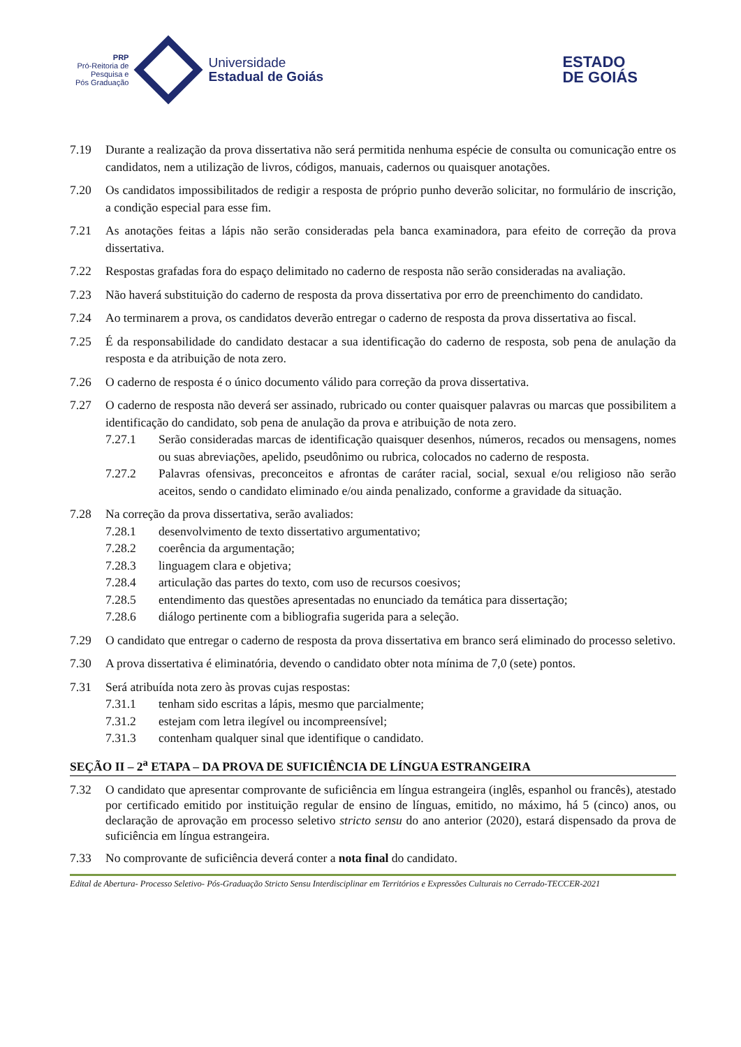PRP
Pró-Reitoria de
Pesquisa e
Pós Graduação
Universidade
Estadual de Goiás
ESTADO
DE GOIÁS
7.19 Durante a realização da prova dissertativa não será permitida nenhuma espécie de consulta ou comunicação entre os candidatos, nem a utilização de livros, códigos, manuais, cadernos ou quaisquer anotações.
7.20 Os candidatos impossibilitados de redigir a resposta de próprio punho deverão solicitar, no formulário de inscrição, a condição especial para esse fim.
7.21 As anotações feitas a lápis não serão consideradas pela banca examinadora, para efeito de correção da prova dissertativa.
7.22 Respostas grafadas fora do espaço delimitado no caderno de resposta não serão consideradas na avaliação.
7.23 Não haverá substituição do caderno de resposta da prova dissertativa por erro de preenchimento do candidato.
7.24 Ao terminarem a prova, os candidatos deverão entregar o caderno de resposta da prova dissertativa ao fiscal.
7.25 É da responsabilidade do candidato destacar a sua identificação do caderno de resposta, sob pena de anulação da resposta e da atribuição de nota zero.
7.26 O caderno de resposta é o único documento válido para correção da prova dissertativa.
7.27 O caderno de resposta não deverá ser assinado, rubricado ou conter quaisquer palavras ou marcas que possibilitem a identificação do candidato, sob pena de anulação da prova e atribuição de nota zero.
7.27.1 Serão consideradas marcas de identificação quaisquer desenhos, números, recados ou mensagens, nomes ou suas abreviações, apelido, pseudônimo ou rubrica, colocados no caderno de resposta.
7.27.2 Palavras ofensivas, preconceitos e afrontas de caráter racial, social, sexual e/ou religioso não serão aceitos, sendo o candidato eliminado e/ou ainda penalizado, conforme a gravidade da situação.
7.28 Na correção da prova dissertativa, serão avaliados:
7.28.1 desenvolvimento de texto dissertativo argumentativo;
7.28.2 coerência da argumentação;
7.28.3 linguagem clara e objetiva;
7.28.4 articulação das partes do texto, com uso de recursos coesivos;
7.28.5 entendimento das questões apresentadas no enunciado da temática para dissertação;
7.28.6 diálogo pertinente com a bibliografia sugerida para a seleção.
7.29 O candidato que entregar o caderno de resposta da prova dissertativa em branco será eliminado do processo seletivo.
7.30 A prova dissertativa é eliminatória, devendo o candidato obter nota mínima de 7,0 (sete) pontos.
7.31 Será atribuída nota zero às provas cujas respostas:
7.31.1 tenham sido escritas a lápis, mesmo que parcialmente;
7.31.2 estejam com letra ilegível ou incompreensível;
7.31.3 contenham qualquer sinal que identifique o candidato.
SEÇÃO II – 2<sup>a</sup> ETAPA – DA PROVA DE SUFICIÊNCIA DE LÍNGUA ESTRANGEIRA
7.32 O candidato que apresentar comprovante de suficiência em língua estrangeira (inglês, espanhol ou francês), atestado por certificado emitido por instituição regular de ensino de línguas, emitido, no máximo, há 5 (cinco) anos, ou declaração de aprovação em processo seletivo stricto sensu do ano anterior (2020), estará dispensado da prova de suficiência em língua estrangeira.
7.33 No comprovante de suficiência deverá conter a nota final do candidato.
Edital de Abertura- Processo Seletivo- Pós-Graduação Stricto Sensu Interdisciplinar em Territórios e Expressões Culturais no Cerrado-TECCER-2021